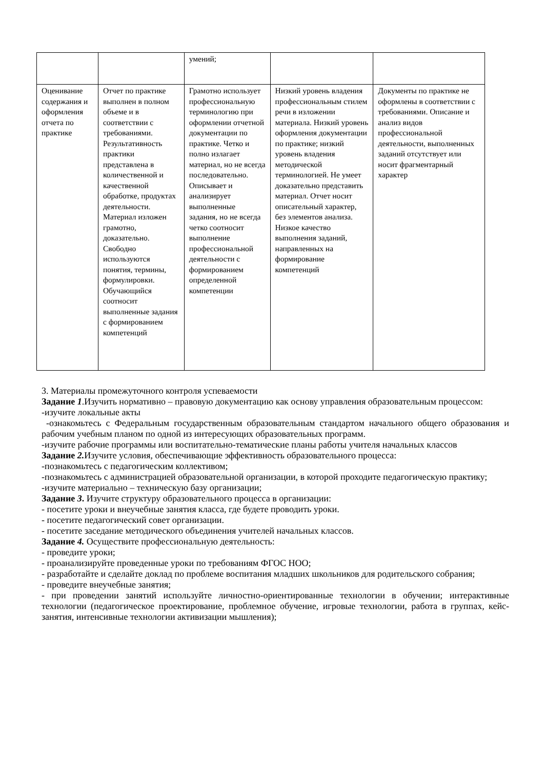| | | умений; | | |
| Оценивание содержания и оформления отчета по практике | Отчет по практике выполнен в полном объеме и в соответствии с требованиями. Результативность практики представлена в количественной и качественной обработке, продуктах деятельности. Материал изложен грамотно, доказательно. Свободно используются понятия, термины, формулировки. Обучающийся соотносит выполненные задания с формированием компетенций | Грамотно использует профессиональную терминологию при оформлении отчетной документации по практике. Четко и полно излагает материал, но не всегда последовательно. Описывает и анализирует выполненные задания, но не всегда четко соотносит выполнение профессиональной деятельности с формированием определенной компетенции | Низкий уровень владения профессиональным стилем речи в изложении материала. Низкий уровень оформления документации по практике; низкий уровень владения методической терминологией. Не умеет доказательно представить материал. Отчет носит описательный характер, без элементов анализа. Низкое качество выполнения заданий, направленных на формирование компетенций | Документы по практике не оформлены в соответствии с требованиями. Описание и анализ видов профессиональной деятельности, выполненных заданий отсутствует или носит фрагментарный характер |
3. Материалы промежуточного контроля успеваемости
Задание 1.Изучить нормативно – правовую документацию как основу управления образовательным процессом:
-изучите локальные акты
-ознакомьтесь с Федеральным государственным образовательным стандартом начального общего образования и рабочим учебным планом по одной из интересующих образовательных программ.
-изучите рабочие программы или воспитательно-тематические планы работы учителя начальных классов
Задание 2. Изучите условия, обеспечивающие эффективность образовательного процесса:
-познакомьтесь с педагогическим коллективом;
-познакомьтесь с администрацией образовательной организации, в которой проходите педагогическую практику;
-изучите материально – техническую базу организации;
Задание 3. Изучите структуру образовательного процесса в организации:
- посетите уроки и внеучебные занятия класса, где будете проводить уроки.
- посетите педагогический совет организации.
- посетите заседание методического объединения учителей начальных классов.
Задание 4. Осуществите профессиональную деятельность:
- проведите уроки;
- проанализируйте проведенные уроки по требованиям ФГОС НОО;
- разработайте и сделайте доклад по проблеме воспитания младших школьников для родительского собрания;
- проведите внеучебные занятия;
- при проведении занятий используйте личностно-ориентированные технологии в обучении; интерактивные технологии (педагогическое проектирование, проблемное обучение, игровые технологии, работа в группах, кейс-занятия, интенсивные технологии активизации мышления);